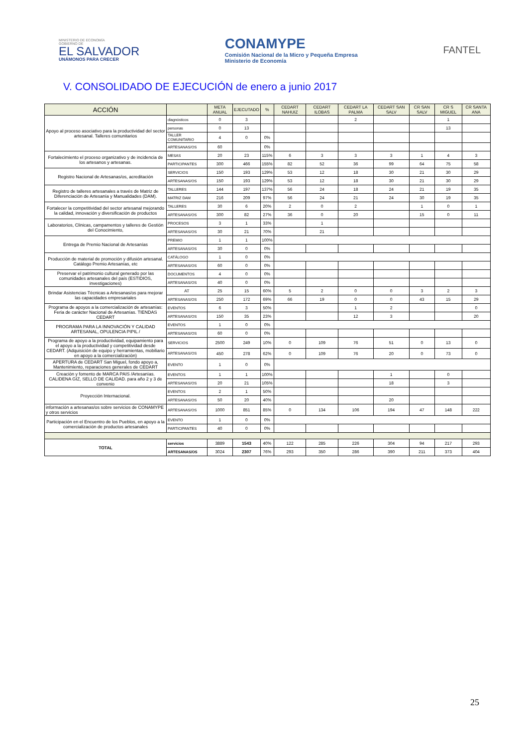MINISTERIO DE ECONOMÍA
GOBIERNO DE
EL SALVADOR
UNÁMONOS PARA CRECER
CONAMYPE
Comisión Nacional de la Micro y Pequeña Empresa
Ministerio de Economía
FANTEL
V. CONSOLIDADO DE EJECUCIÓN de enero a junio 2017
| ACCIÓN | | META ANUAL | EJECUTADO | % | CEDART NAHUIZ | CEDART ILOBAS | CEDART LA PALMA | CEDART SAN SALV | CR SAN SALV | CR S MIGUEL | CR SANTA ANA |
| --- | --- | --- | --- | --- | --- | --- | --- | --- | --- | --- | --- |
| Apoyo al proceso asociativo para la productividad del sector artesanal. Talleres comunitarios | diagnósticos | 0 | 3 | | | | 2 | | | 1 | |
| | personas | 0 | 13 | | | | | | | 13 | |
| | TALLER COMUNITARIO | 4 | 0 | 0% | | | | | | | |
| | ARTESANAS/OS | 60 | | 0% | | | | | | | |
| Fortalecimiento el proceso organizativo y de incidencia de los artesanos y artesanas. | MESAS | 20 | 23 | 115% | 6 | 3 | 3 | 3 | 1 | 4 | 3 |
| | PARTICIPANTES | 300 | 466 | 155% | 82 | 52 | 36 | 99 | 64 | 75 | 58 |
| Registro Nacional de Artesanas/os, acreditación | SERVICIOS | 150 | 193 | 129% | 53 | 12 | 18 | 30 | 21 | 30 | 29 |
| | ARTESANAS/OS | 150 | 193 | 129% | 53 | 12 | 18 | 30 | 21 | 30 | 29 |
| Registro de talleres artesanales a través de Matriz de Diferenciación de Artesanía y Manualidades (DAM). | TALLERES | 144 | 197 | 137% | 56 | 24 | 18 | 24 | 21 | 19 | 35 |
| | MATRIZ DAM | 216 | 209 | 97% | 56 | 24 | 21 | 24 | 30 | 19 | 35 |
| Fortalecer la competitividad del sector artesanal mejorando la calidad, innovación y diversificación de productos | TALLERES | 30 | 6 | 20% | 2 | 0 | 2 | | 1 | 0 | 1 |
| | ARTESANAS/OS | 300 | 82 | 27% | 36 | 0 | 20 | | 15 | 0 | 11 |
| Laboratorios, Clinicas, campamentos y talleres de Gestión del Conocimiento, | PROCESOS | 3 | 1 | 33% | | 1 | | | | | |
| | ARTESANAS/OS | 30 | 21 | 70% | | 21 | | | | | |
| Entrega de Premio Nacional de Artesanías | PREMIO | 1 | 1 | 100% | | | | | | | |
| | ARTESANAS/OS | 30 | 0 | 0% | | | | | | | |
| Producción de material de promoción y difusión artesanal. Catálogo Premio Artesanías, etc | CATÁLOGO | 1 | 0 | 0% | | | | | | | |
| | ARTESANAS/OS | 60 | 0 | 0% | | | | | | | |
| Preservar el patrimonio cultural generado por las comunidades artesanales del país (ESTIDIOS, investigaciones) | DOCUMENTOS | 4 | 0 | 0% | | | | | | | |
| | ARTESANAS/OS | 40 | 0 | 0% | | | | | | | |
| Brindar Asistencias Técnicas a Artesanas/os para mejorar las capacidades empresariales | AT | 25 | 15 | 60% | 5 | 2 | 0 | 0 | 3 | 2 | 3 |
| | ARTESANAS/OS | 250 | 172 | 69% | 66 | 19 | 0 | 0 | 43 | 15 | 29 |
| Programa de apoyos a la comercialización de artesanías: Feria de carácter Nacional de Artesanías. TIENDAS CEDART | EVENTOS | 6 | 3 | 50% | | | 1 | 2 | | | 0 |
| | ARTESANAS/OS | 150 | 35 | 23% | | | 12 | 3 | | | 20 |
| PROGRAMA PARA LA INNOVACIÓN Y CALIDAD ARTESANAL, OPULENCIA PIPIL / | EVENTOS | 1 | 0 | 0% | | | | | | | |
| | ARTESANAS/OS | 60 | 0 | 0% | | | | | | | |
| Programa de apoyo a la productividad, equipamiento para el apoyo a la productividad y competitividad desde CEDART. (Adquisición de equipo y herramientas, mobiliario en apoyo a la comercializaciòn) | SERVICIOS | 2500 | 249 | 10% | 0 | 109 | 76 | 51 | 0 | 13 | 0 |
| | ARTESANAS/OS | 450 | 278 | 62% | 0 | 109 | 76 | 20 | 0 | 73 | 0 |
| APERTURA de CEDART San Miguel, fondo apoyo a, Mantenimiento, reparaciones generales de CEDART | EVENTO | 1 | 0 | 0% | | | | | | | |
| Creaciòn y fomento de MARCA PAIS /Artesanìas. CALIDENA GIZ, SELLO DE CALIDAD. para año 2 y 3 de convenio | EVENTOS | 1 | 1 | 100% | | | | 1 | | 0 | |
| | ARTESANAS/OS | 20 | 21 | 105% | | | | 18 | | 3 | |
| Proyección Internacional. | EVENTOS | 2 | 1 | 50% | | | | | | | |
| | ARTESANAS/OS | 50 | 20 | 40% | | | | 20 | | | |
| información a artesanas/os sobre servicios de CONAMYPE y otros servicios | ARTESANAS/OS | 1000 | 851 | 85% | 0 | 134 | 106 | 194 | 47 | 148 | 222 |
| Participación en el Encuentro de los Pueblos, en apoyo a la comercialización de productos artesanales | EVENTO | 1 | 0 | 0% | | | | | | | |
| | PARTICIPANTES | 40 | 0 | 0% | | | | | | | |
| TOTAL | servicios | 3889 | 1543 | 40% | 122 | 285 | 226 | 304 | 94 | 217 | 293 |
| | ARTESANAS/OS | 3024 | 2307 | 76% | 293 | 350 | 286 | 390 | 211 | 373 | 404 |
25